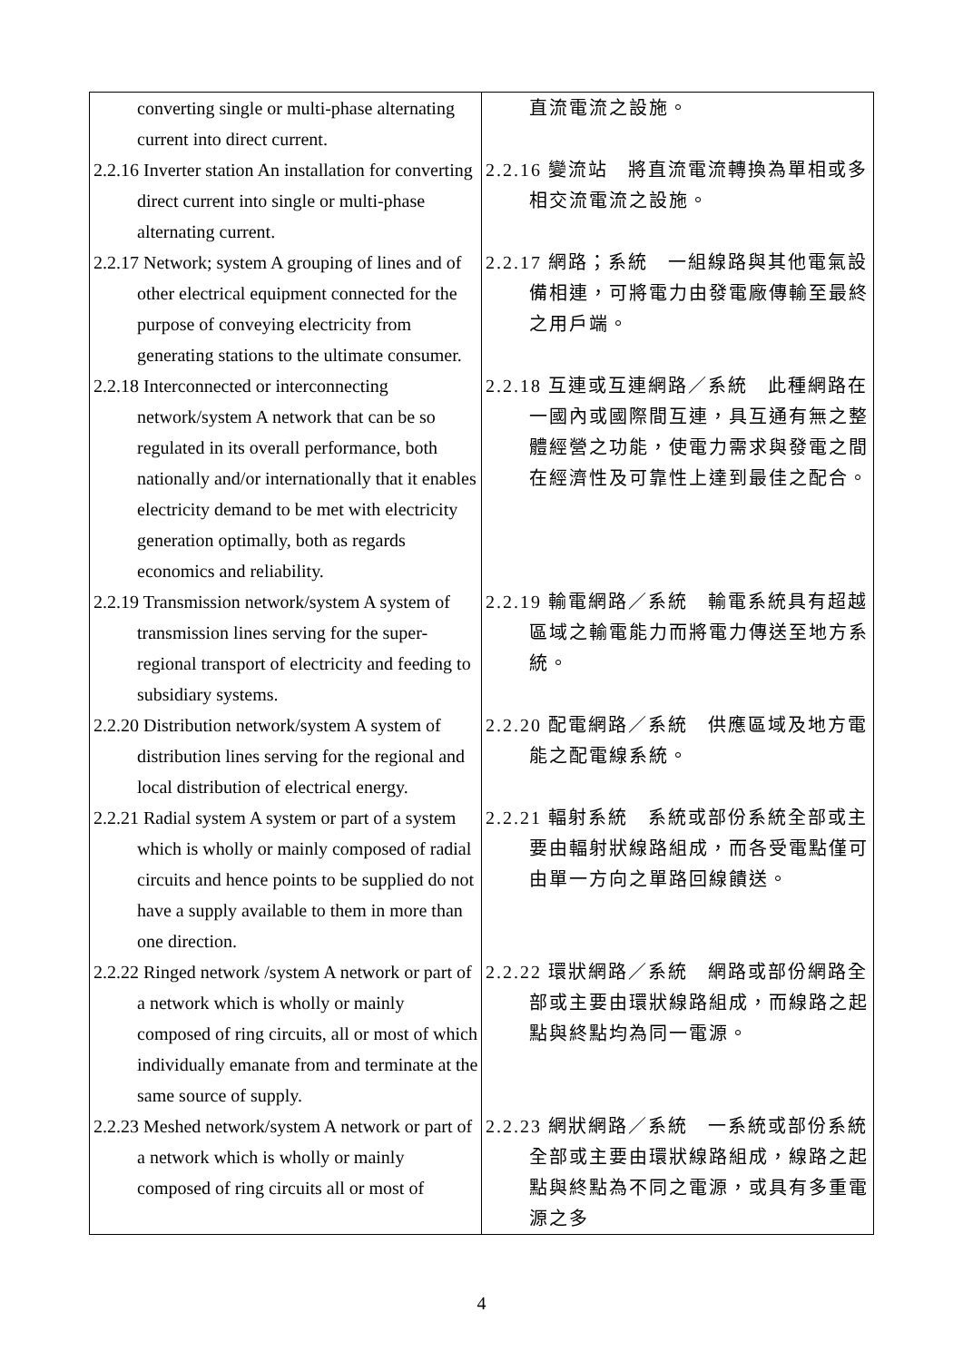| converting single or multi-phase alternating current into direct current. | 直流電流之設施。 |
| 2.2.16 Inverter station An installation for converting direct current into single or multi-phase alternating current. | 2.2.16 變流站 將直流電流轉換為單相或多相交流電流之設施。 |
| 2.2.17 Network; system A grouping of lines and of other electrical equipment connected for the purpose of conveying electricity from generating stations to the ultimate consumer. | 2.2.17 網路；系統 一組線路與其他電氣設備相連，可將電力由發電廠傳輸至最終之用戶端。 |
| 2.2.18 Interconnected or interconnecting network/system A network that can be so regulated in its overall performance, both nationally and/or internationally that it enables electricity demand to be met with electricity generation optimally, both as regards economics and reliability. | 2.2.18 互連或互連網路／系統 此種網路在一國內或國際間互連，具互通有無之整體經營之功能，使電力需求與發電之間在經濟性及可靠性上達到最佳之配合。 |
| 2.2.19 Transmission network/system A system of transmission lines serving for the super-regional transport of electricity and feeding to subsidiary systems. | 2.2.19 輸電網路／系統 輸電系統具有超越區域之輸電能力而將電力傳送至地方系統。 |
| 2.2.20 Distribution network/system A system of distribution lines serving for the regional and local distribution of electrical energy. | 2.2.20 配電網路／系統 供應區域及地方電能之配電線系統。 |
| 2.2.21 Radial system A system or part of a system which is wholly or mainly composed of radial circuits and hence points to be supplied do not have a supply available to them in more than one direction. | 2.2.21 輻射系統 系統或部份系統全部或主要由輻射狀線路組成，而各受電點僅可由單一方向之單路回線饋送。 |
| 2.2.22 Ringed network /system A network or part of a network which is wholly or mainly composed of ring circuits, all or most of which individually emanate from and terminate at the same source of supply. | 2.2.22 環狀網路／系統 網路或部份網路全部或主要由環狀線路組成，而線路之起點與終點均為同一電源。 |
| 2.2.23 Meshed network/system A network or part of a network which is wholly or mainly composed of ring circuits all or most of | 2.2.23 網狀網路／系統 一系統或部份系統全部或主要由環狀線路組成，線路之起點與終點為不同之電源，或具有多重電源之多 |
4